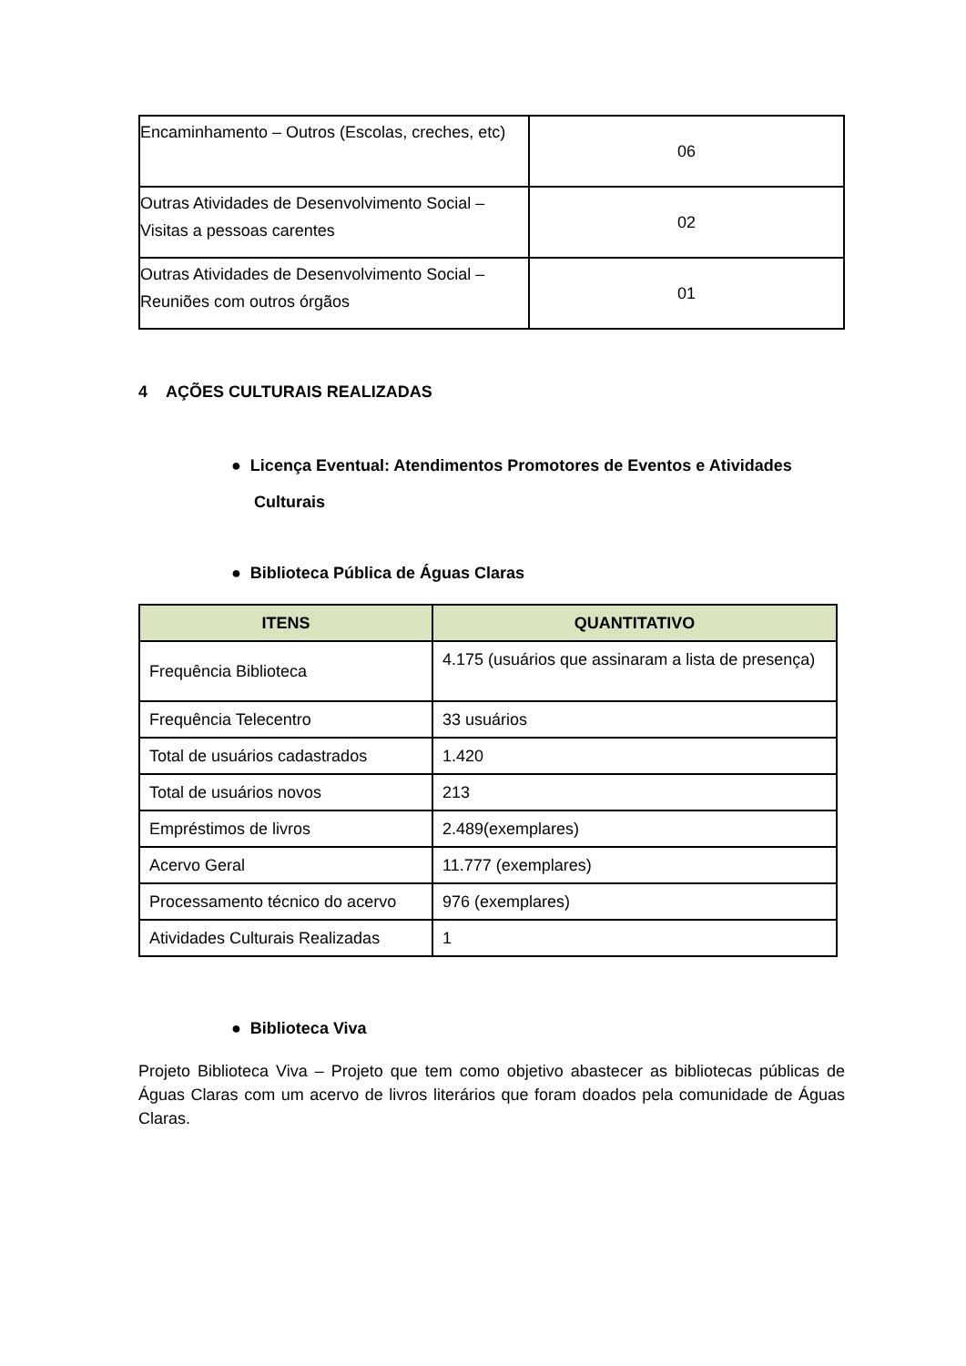| Encaminhamento – Outros (Escolas, creches, etc) | 06 |
| Outras Atividades de Desenvolvimento Social – Visitas a pessoas carentes | 02 |
| Outras Atividades de Desenvolvimento Social – Reuniões com outros órgãos | 01 |
4 AÇÕES CULTURAIS REALIZADAS
● Licença Eventual: Atendimentos Promotores de Eventos e Atividades
Culturais
● Biblioteca Pública de Águas Claras
| ITENS | QUANTITATIVO |
| --- | --- |
| Frequência Biblioteca | 4.175 (usuários que assinaram a lista de presença) |
| Frequência Telecentro | 33 usuários |
| Total de usuários cadastrados | 1.420 |
| Total de usuários novos | 213 |
| Empréstimos de livros | 2.489(exemplares) |
| Acervo Geral | 11.777 (exemplares) |
| Processamento técnico do acervo | 976 (exemplares) |
| Atividades Culturais Realizadas | 1 |
● Biblioteca Viva
Projeto Biblioteca Viva – Projeto que tem como objetivo abastecer as bibliotecas públicas de Águas Claras com um acervo de livros literários que foram doados pela comunidade de Águas Claras.